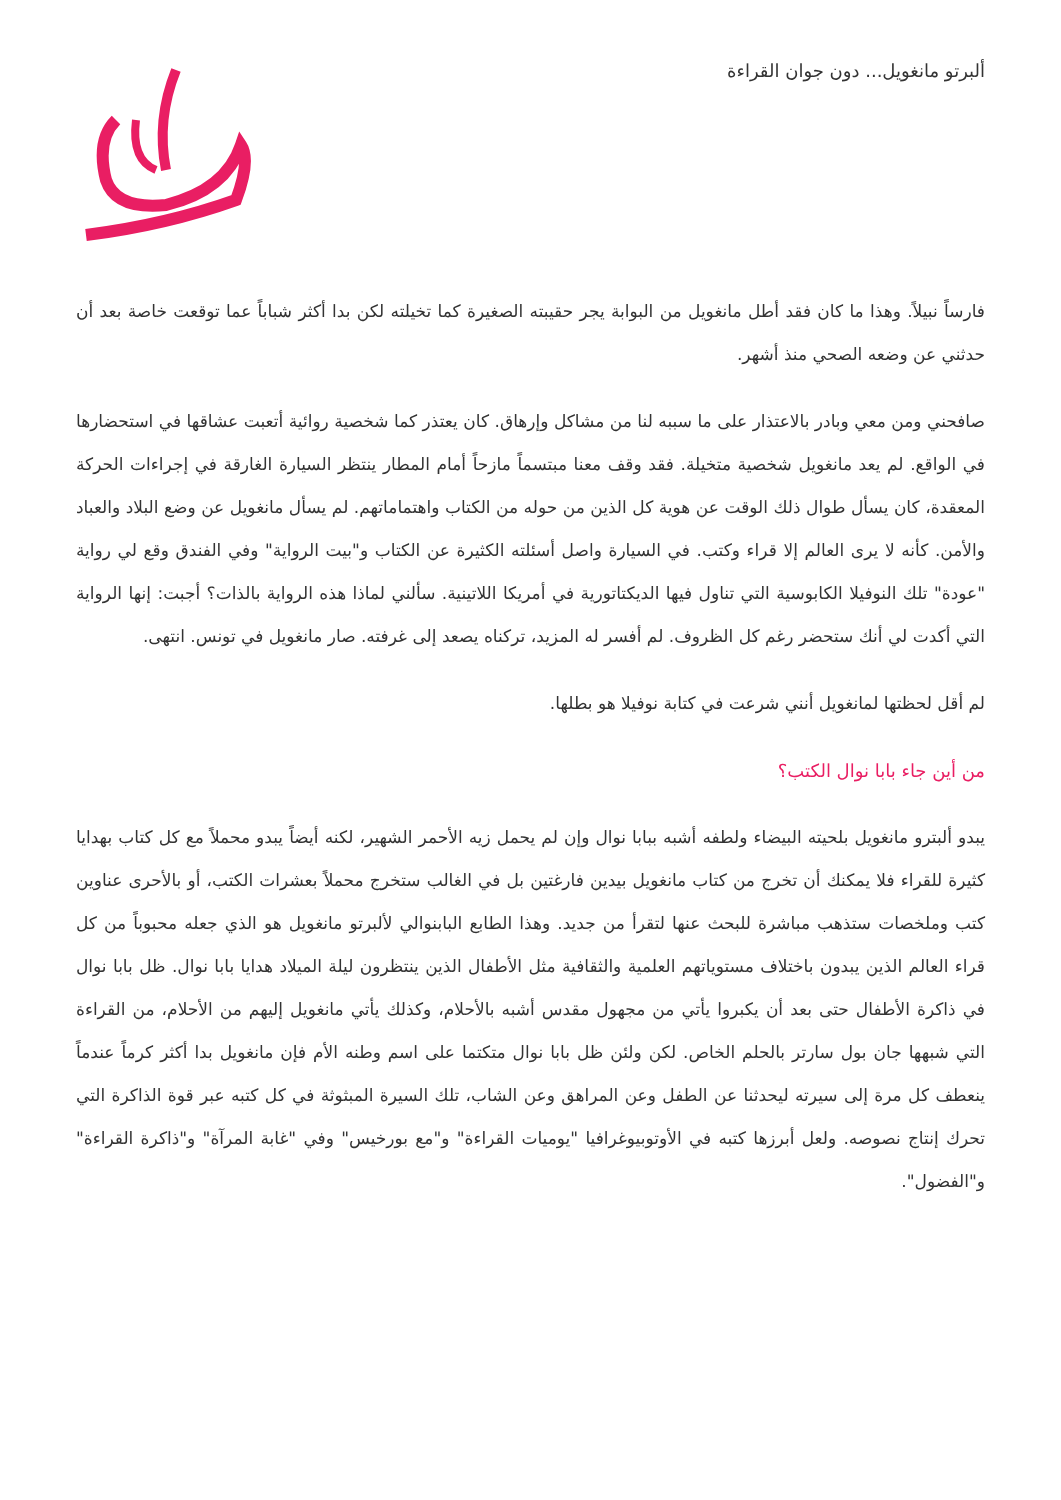ألبرتو مانغويل... دون جوان القراءة
فارساً نبيلاً. وهذا ما كان فقد أطل مانغويل من البوابة يجر حقيبته الصغيرة كما تخيلته لكن بدا أكثر شباباً عما توقعت خاصة بعد أن حدثني عن وضعه الصحي منذ أشهر.
صافحني ومن معي وبادر بالاعتذار على ما سببه لنا من مشاكل وإرهاق. كان يعتذر كما شخصية روائية أتعبت عشاقها في استحضارها في الواقع. لم يعد مانغويل شخصية متخيلة. فقد وقف معنا مبتسماً مازحاً أمام المطار ينتظر السيارة الغارقة في إجراءات الحركة المعقدة، كان يسأل طوال ذلك الوقت عن هوية كل الذين من حوله من الكتاب واهتماماتهم. لم يسأل مانغويل عن وضع البلاد والعباد والأمن. كأنه لا يرى العالم إلا قراء وكتب. في السيارة واصل أسئلته الكثيرة عن الكتاب و"بيت الرواية" وفي الفندق وقع لي رواية "عودة" تلك النوفيلا الكابوسية التي تناول فيها الديكتاتورية في أمريكا اللاتينية. سألني لماذا هذه الرواية بالذات؟ أجبت: إنها الرواية التي أكدت لي أنك ستحضر رغم كل الظروف. لم أفسر له المزيد، تركناه يصعد إلى غرفته. صار مانغويل في تونس. انتهى.
لم أقل لحظتها لمانغويل أنني شرعت في كتابة نوفيلا هو بطلها.
من أين جاء بابا نوال الكتب؟
يبدو ألبترو مانغويل بلحيته البيضاء ولطفه أشبه ببابا نوال وإن لم يحمل زيه الأحمر الشهير، لكنه أيضاً يبدو محملاً مع كل كتاب بهدايا كثيرة للقراء فلا يمكنك أن تخرج من كتاب مانغويل بيدين فارغتين بل في الغالب ستخرج محملاً بعشرات الكتب، أو بالأحرى عناوين كتب وملخصات ستذهب مباشرة للبحث عنها لتقرأ من جديد. وهذا الطابع البابنوالي لألبرتو مانغويل هو الذي جعله محبوباً من كل قراء العالم الذين يبدون باختلاف مستوياتهم العلمية والثقافية مثل الأطفال الذين ينتظرون ليلة الميلاد هدايا بابا نوال. ظل بابا نوال في ذاكرة الأطفال حتى بعد أن يكبروا يأتي من مجهول مقدس أشبه بالأحلام، وكذلك يأتي مانغويل إليهم من الأحلام، من القراءة التي شبهها جان بول سارتر بالحلم الخاص. لكن ولئن ظل بابا نوال متكتما على اسم وطنه الأم فإن مانغويل بدا أكثر كرماً عندماً ينعطف كل مرة إلى سيرته ليحدثنا عن الطفل وعن المراهق وعن الشاب، تلك السيرة المبثوثة في كل كتبه عبر قوة الذاكرة التي تحرك إنتاج نصوصه. ولعل أبرزها كتبه في الأوتوبيوغرافيا "يوميات القراءة" و"مع بورخيس" وفي "غابة المرآة" و"ذاكرة القراءة" و"الفضول".